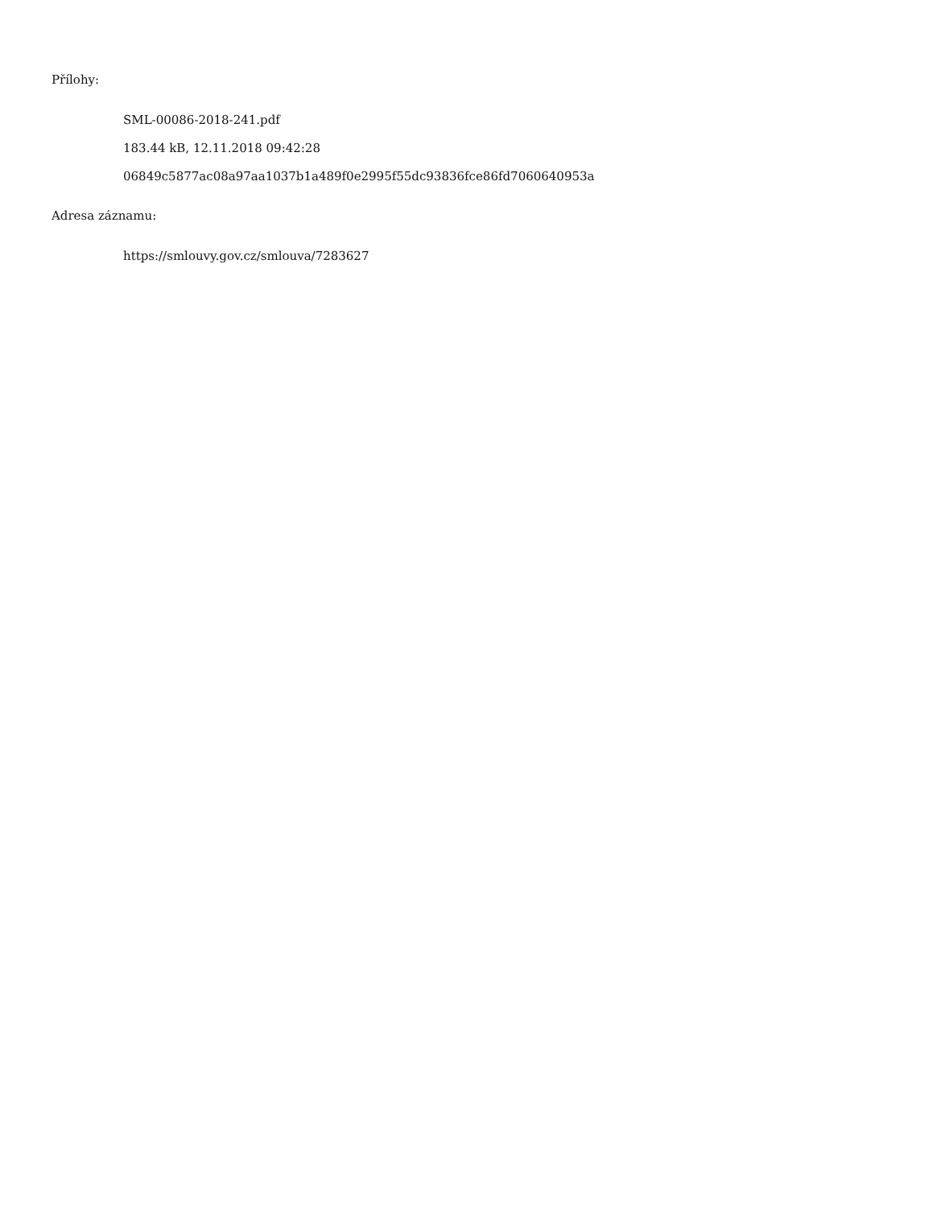Přílohy:
SML-00086-2018-241.pdf
183.44 kB, 12.11.2018 09:42:28
06849c5877ac08a97aa1037b1a489f0e2995f55dc93836fce86fd7060640953a
Adresa záznamu:
https://smlouvy.gov.cz/smlouva/7283627